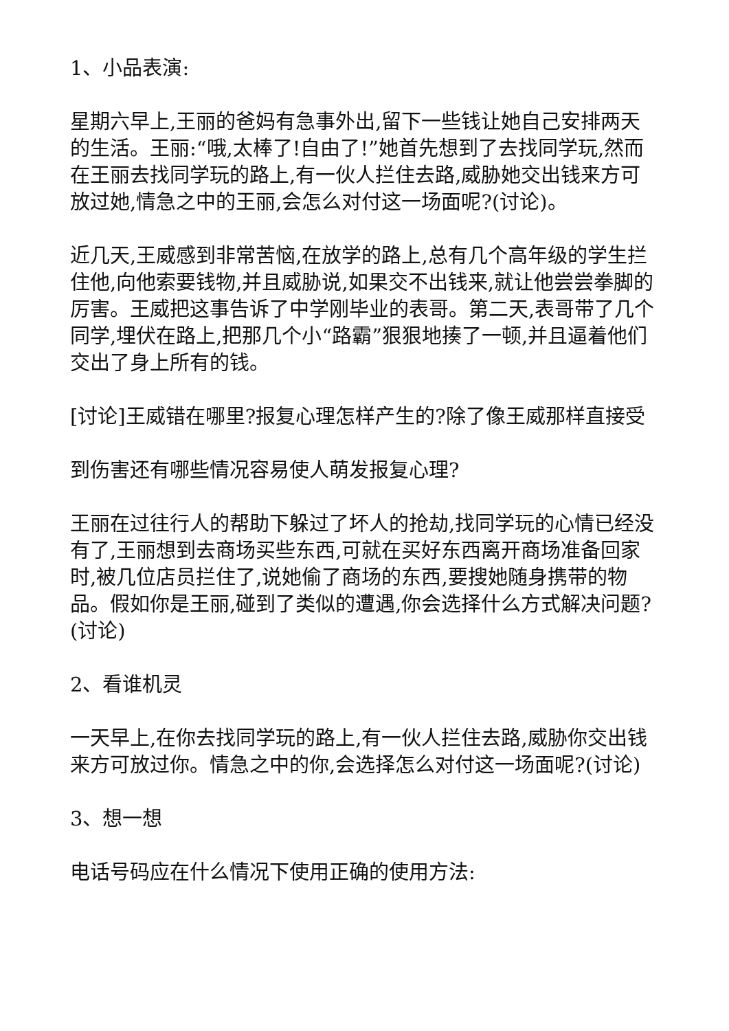1、小品表演:
星期六早上,王丽的爸妈有急事外出,留下一些钱让她自己安排两天的生活。王丽:“哦,太棒了!自由了!”她首先想到了去找同学玩,然而在王丽去找同学玩的路上,有一伙人拦住去路,威胁她交出钱来方可放过她,情急之中的王丽,会怎么对付这一场面呢?(讨论)。
近几天,王威感到非常苦恼,在放学的路上,总有几个高年级的学生拦住他,向他索要钱物,并且威胁说,如果交不出钱来,就让他尝尝拳脚的厉害。王威把这事告诉了中学刚毕业的表哥。第二天,表哥带了几个同学,埋伏在路上,把那几个小“路霸”狠狠地揍了一顿,并且逼着他们交出了身上所有的钱。
[讨论]王威错在哪里?报复心理怎样产生的?除了像王威那样直接受
到伤害还有哪些情况容易使人萌发报复心理?
王丽在过往行人的帮助下躲过了坏人的抢劫,找同学玩的心情已经没有了,王丽想到去商场买些东西,可就在买好东西离开商场准备回家时,被几位店员拦住了,说她偷了商场的东西,要搜她随身携带的物品。假如你是王丽,碰到了类似的遭遇,你会选择什么方式解决问题?(讨论)
2、看谁机灵
一天早上,在你去找同学玩的路上,有一伙人拦住去路,威胁你交出钱来方可放过你。情急之中的你,会选择怎么对付这一场面呢?(讨论)
3、想一想
电话号码应在什么情况下使用正确的使用方法: